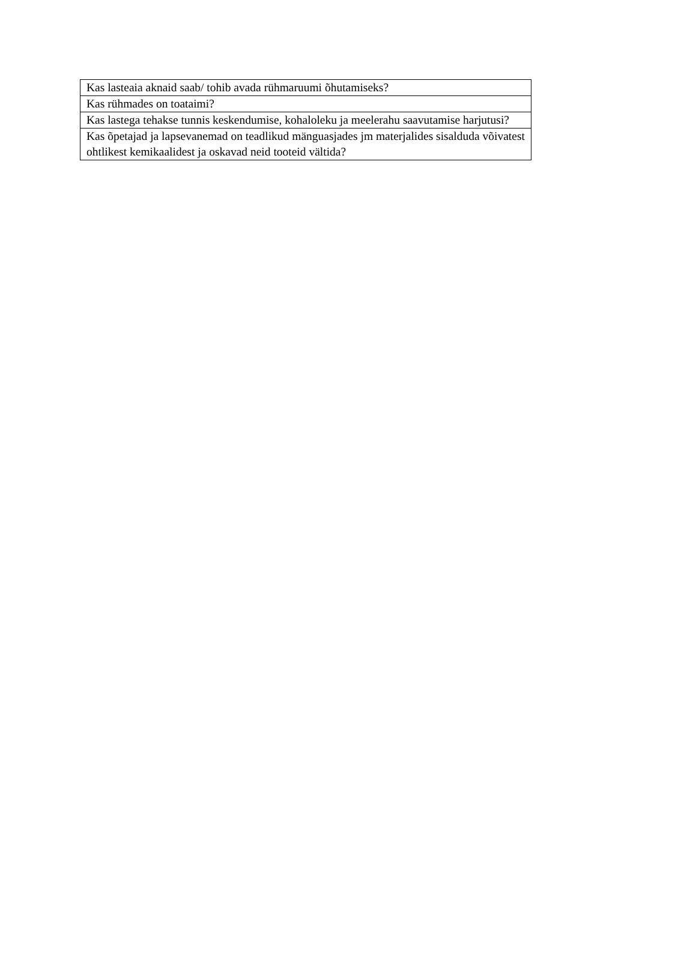| Kas lasteaia aknaid saab/ tohib avada rühmaruumi õhutamiseks? |
| Kas rühmades on toataimi? |
| Kas lastega tehakse tunnis keskendumise, kohaloleku ja meelerahu saavutamise harjutusi? |
| Kas õpetajad ja lapsevanemad on teadlikud mänguasjades jm materjalides sisalduda võivatest ohtlikest kemikaalidest ja oskavad neid tooteid vältida? |